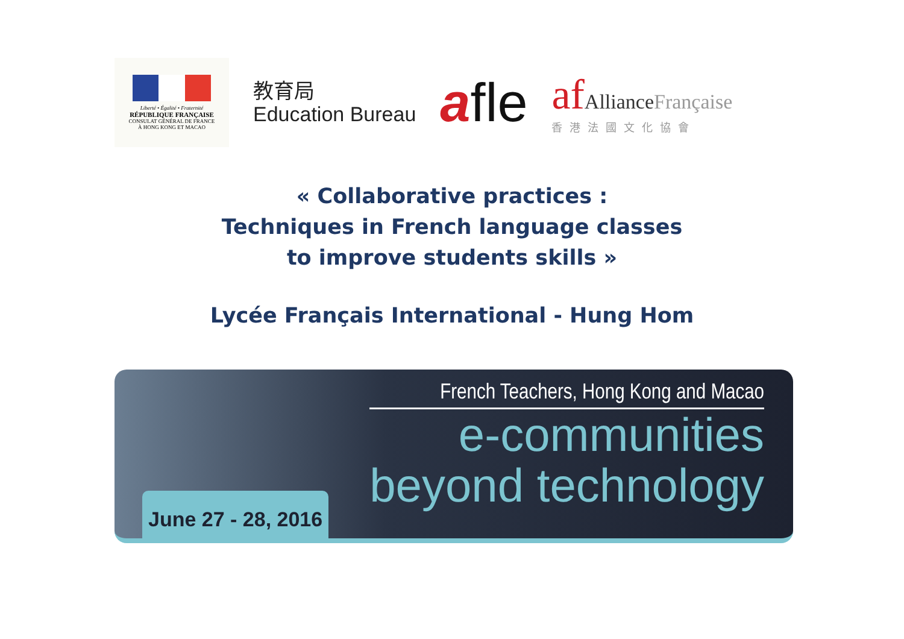Liberté • Égalité • Fraternité
RÉPUBLIQUE FRANÇAISE
CONSULAT GÉNÉRAL DE FRANCE
À HONG KONG ET MACAO
教育局
Education Bureau
afle
af AllianceFrançaise
香港法國文化協會
« Collaborative practices :
Techniques in French language classes
to improve students skills »
Lycée Français International - Hung Hom
June 27 - 28, 2016
French Teachers, Hong Kong and Macao
e-communities
beyond technology